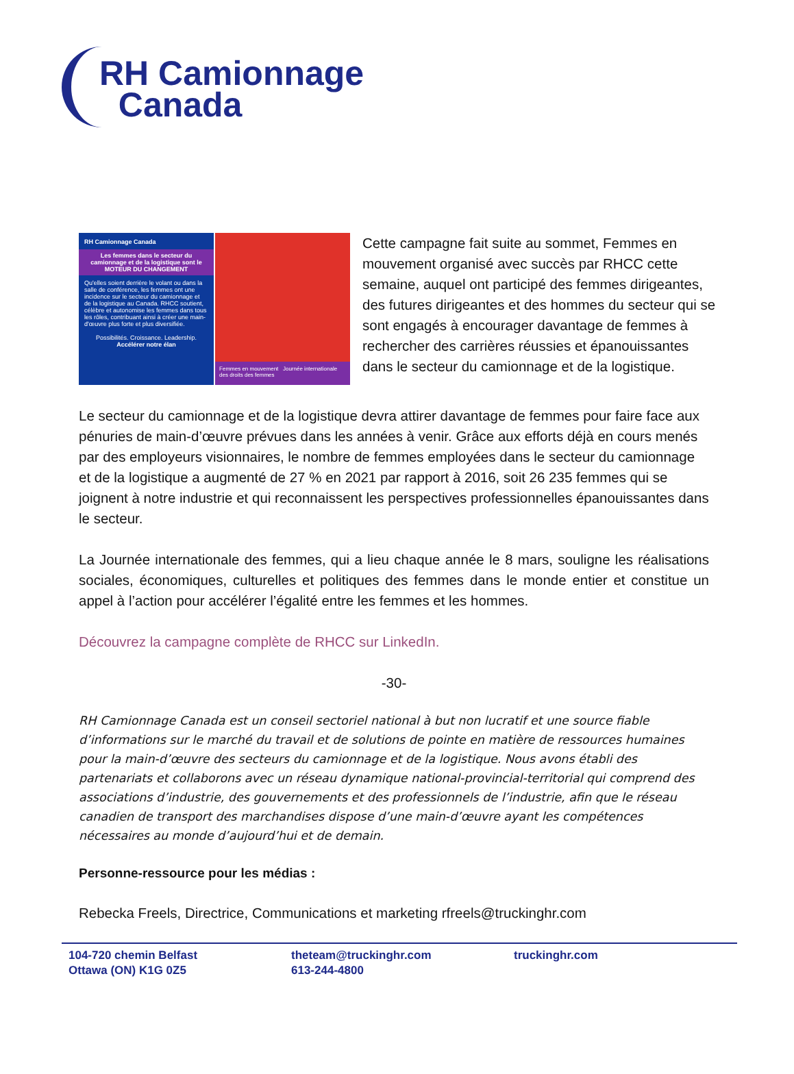RH Camionnage
Canada
RH Camionnage Canada
Les femmes dans le secteur du camionnage et de la logistique sont le MOTEUR DU CHANGEMENT
Qu'elles soient derrière le volant ou dans la salle de conférence, les femmes ont une incidence sur le secteur du camionnage et de la logistique au Canada. RHCC soutient, célèbre et autonomise les femmes dans tous les rôles, contribuant ainsi à créer une main-d'œuvre plus forte et plus diversifiée.
Possibilités. Croissance. Leadership.
Accélérer notre élan
Femmes en mouvement Journée internationale des droits des femmes
Cette campagne fait suite au sommet, Femmes en mouvement organisé avec succès par RHCC cette semaine, auquel ont participé des femmes dirigeantes, des futures dirigeantes et des hommes du secteur qui se sont engagés à encourager davantage de femmes à rechercher des carrières réussies et épanouissantes dans le secteur du camionnage et de la logistique.
Le secteur du camionnage et de la logistique devra attirer davantage de femmes pour faire face aux pénuries de main-d’œuvre prévues dans les années à venir. Grâce aux efforts déjà en cours menés par des employeurs visionnaires, le nombre de femmes employées dans le secteur du camionnage et de la logistique a augmenté de 27 % en 2021 par rapport à 2016, soit 26 235 femmes qui se joignent à notre industrie et qui reconnaissent les perspectives professionnelles épanouissantes dans le secteur.
La Journée internationale des femmes, qui a lieu chaque année le 8 mars, souligne les réalisations sociales, économiques, culturelles et politiques des femmes dans le monde entier et constitue un appel à l’action pour accélérer l’égalité entre les femmes et les hommes.
Découvrez la campagne complète de RHCC sur LinkedIn.
-30-
RH Camionnage Canada est un conseil sectoriel national à but non lucratif et une source fiable d’informations sur le marché du travail et de solutions de pointe en matière de ressources humaines pour la main-d’œuvre des secteurs du camionnage et de la logistique. Nous avons établi des partenariats et collaborons avec un réseau dynamique national-provincial-territorial qui comprend des associations d’industrie, des gouvernements et des professionnels de l’industrie, afin que le réseau canadien de transport des marchandises dispose d’une main-d’œuvre ayant les compétences nécessaires au monde d’aujourd’hui et de demain.
Personne-ressource pour les médias :
Rebecka Freels, Directrice, Communications et marketing rfreels@truckinghr.com
104-720 chemin Belfast
Ottawa (ON) K1G 0Z5
theteam@truckinghr.com
613-244-4800
truckinghr.com